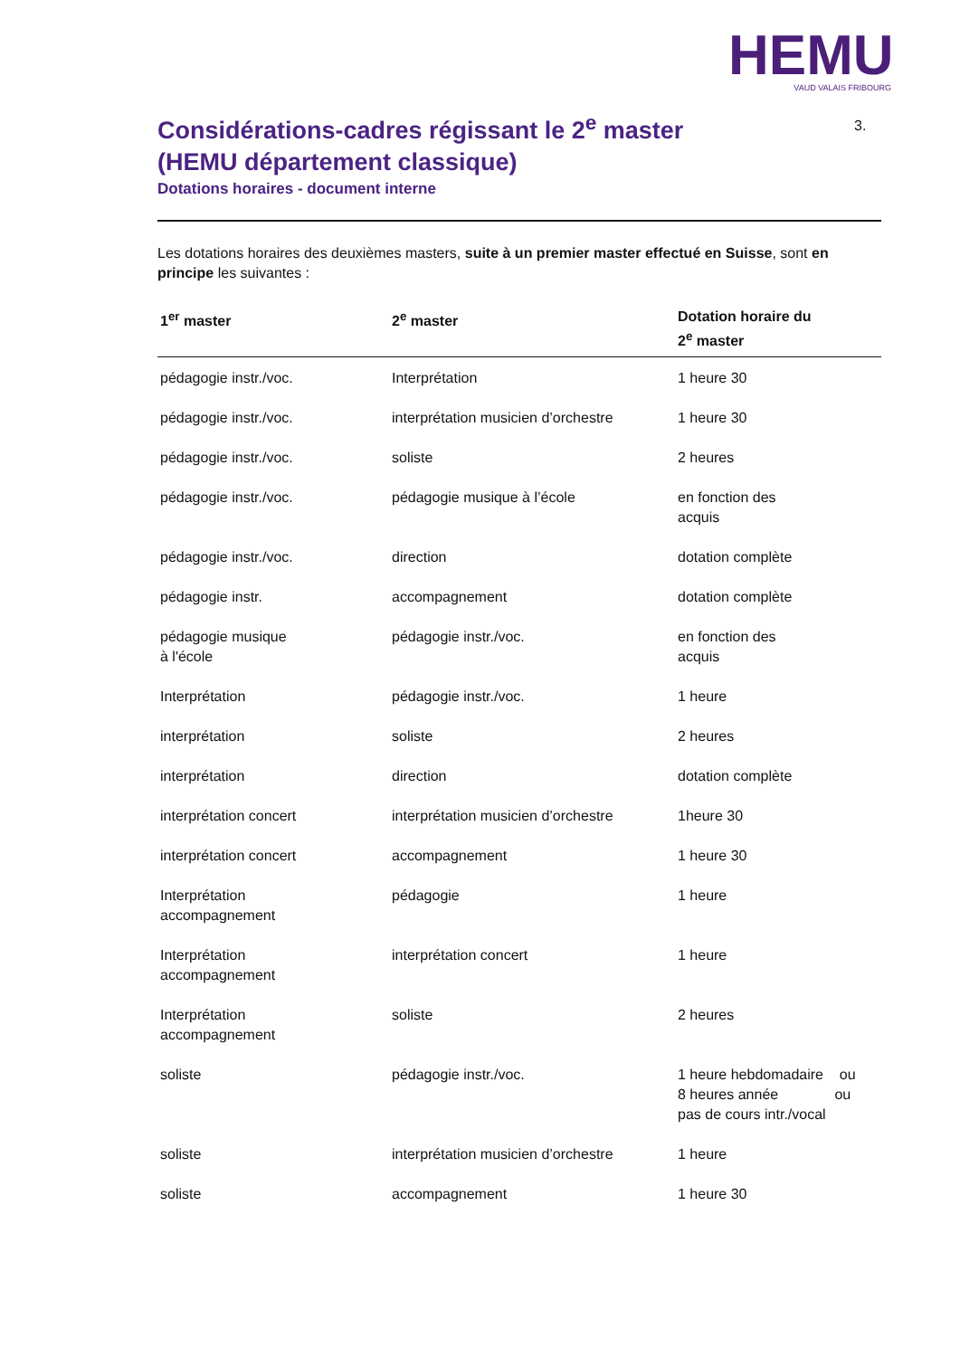HEMU
VAUD VALAIS FRIBOURG
3.
Considérations-cadres régissant le 2<sup>e</sup> master (HEMU département classique)
Dotations horaires - document interne
Les dotations horaires des deuxièmes masters, suite à un premier master effectué en Suisse, sont en principe les suivantes :
| 1<sup>er</sup> master | 2<sup>e</sup> master | Dotation horaire du 2<sup>e</sup> master |
| --- | --- | --- |
| pédagogie instr./voc. | Interprétation | 1 heure 30 |
| pédagogie instr./voc. | interprétation musicien d’orchestre | 1 heure 30 |
| pédagogie instr./voc. | soliste | 2 heures |
| pédagogie instr./voc. | pédagogie musique à l’école | en fonction des acquis |
| pédagogie instr./voc. | direction | dotation complète |
| pédagogie instr. | accompagnement | dotation complète |
| pédagogie musique à l'école | pédagogie instr./voc. | en fonction des acquis |
| Interprétation | pédagogie instr./voc. | 1 heure |
| interprétation | soliste | 2 heures |
| interprétation | direction | dotation complète |
| interprétation concert | interprétation musicien d’orchestre | 1heure 30 |
| interprétation concert | accompagnement | 1 heure 30 |
| Interprétation accompagnement | pédagogie | 1 heure |
| Interprétation accompagnement | interprétation concert | 1 heure |
| Interprétation accompagnement | soliste | 2 heures |
| soliste | pédagogie instr./voc. | 1 heure hebdomadaire ou 8 heures année ou pas de cours intr./vocal |
| soliste | interprétation musicien d’orchestre | 1 heure |
| soliste | accompagnement | 1 heure 30 |